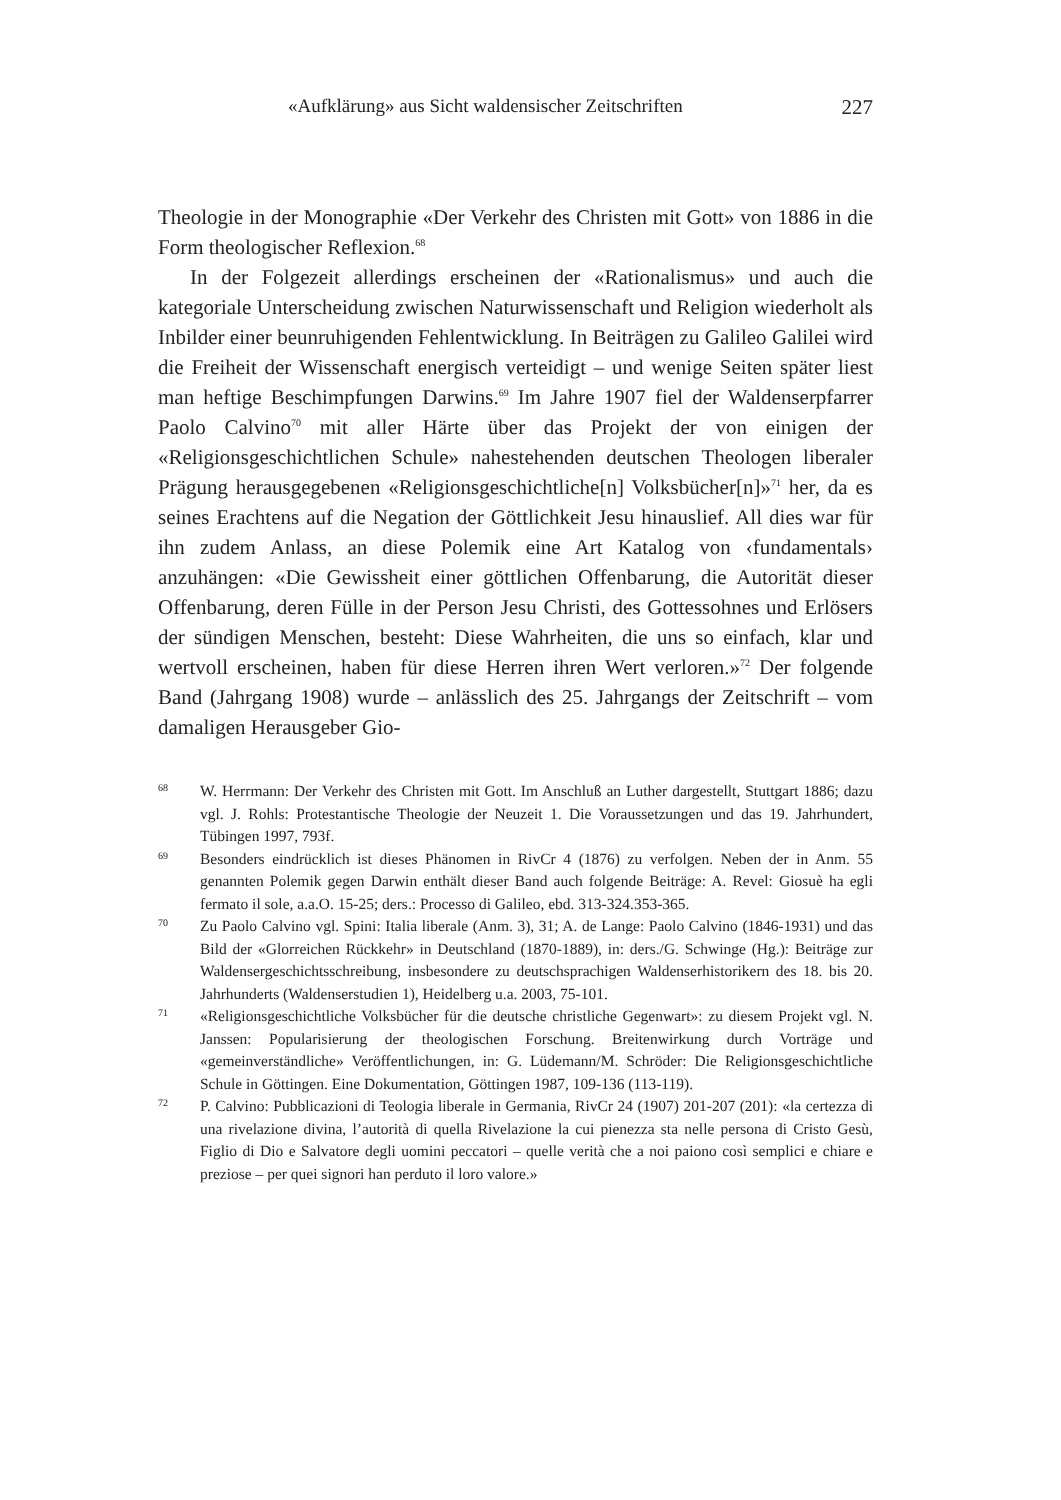«Aufklärung» aus Sicht waldensischer Zeitschriften 227
Theologie in der Monographie «Der Verkehr des Christen mit Gott» von 1886 in die Form theologischer Reflexion.<sup>68</sup>
In der Folgezeit allerdings erscheinen der «Rationalismus» und auch die kategoriale Unterscheidung zwischen Naturwissenschaft und Religion wiederholt als Inbilder einer beunruhigenden Fehlentwicklung. In Beiträgen zu Galileo Galilei wird die Freiheit der Wissenschaft energisch verteidigt – und wenige Seiten später liest man heftige Beschimpfungen Darwins.<sup>69</sup> Im Jahre 1907 fiel der Waldenserpfarrer Paolo Calvino<sup>70</sup> mit aller Härte über das Projekt der von einigen der «Religionsgeschichtlichen Schule» nahestehenden deutschen Theologen liberaler Prägung herausgegebenen «Religionsgeschichtliche[n] Volksbücher[n]»<sup>71</sup> her, da es seines Erachtens auf die Negation der Göttlichkeit Jesu hinauslief. All dies war für ihn zudem Anlass, an diese Polemik eine Art Katalog von ‹fundamentals› anzuhängen: «Die Gewissheit einer göttlichen Offenbarung, die Autorität dieser Offenbarung, deren Fülle in der Person Jesu Christi, des Gottessohnes und Erlösers der sündigen Menschen, besteht: Diese Wahrheiten, die uns so einfach, klar und wertvoll erscheinen, haben für diese Herren ihren Wert verloren.»<sup>72</sup> Der folgende Band (Jahrgang 1908) wurde – anlässlich des 25. Jahrgangs der Zeitschrift – vom damaligen Herausgeber Gio-
68 W. Herrmann: Der Verkehr des Christen mit Gott. Im Anschluß an Luther dargestellt, Stuttgart 1886; dazu vgl. J. Rohls: Protestantische Theologie der Neuzeit 1. Die Voraussetzungen und das 19. Jahrhundert, Tübingen 1997, 793f.
69 Besonders eindrücklich ist dieses Phänomen in RivCr 4 (1876) zu verfolgen. Neben der in Anm. 55 genannten Polemik gegen Darwin enthält dieser Band auch folgende Beiträge: A. Revel: Giosuè ha egli fermato il sole, a.a.O. 15-25; ders.: Processo di Galileo, ebd. 313-324.353-365.
70 Zu Paolo Calvino vgl. Spini: Italia liberale (Anm. 3), 31; A. de Lange: Paolo Calvino (1846-1931) und das Bild der «Glorreichen Rückkehr» in Deutschland (1870-1889), in: ders./G. Schwinge (Hg.): Beiträge zur Waldensergeschichtsschreibung, insbesondere zu deutschsprachigen Waldenserhistorikern des 18. bis 20. Jahrhunderts (Waldenserstudien 1), Heidelberg u.a. 2003, 75-101.
71 «Religionsgeschichtliche Volksbücher für die deutsche christliche Gegenwart»: zu diesem Projekt vgl. N. Janssen: Popularisierung der theologischen Forschung. Breitenwirkung durch Vorträge und «gemeinverständliche» Veröffentlichungen, in: G. Lüdemann/M. Schröder: Die Religionsgeschichtliche Schule in Göttingen. Eine Dokumentation, Göttingen 1987, 109-136 (113-119).
72 P. Calvino: Pubblicazioni di Teologia liberale in Germania, RivCr 24 (1907) 201-207 (201): «la certezza di una rivelazione divina, l’autorità di quella Rivelazione la cui pienezza sta nelle persona di Cristo Gesù, Figlio di Dio e Salvatore degli uomini peccatori – quelle verità che a noi paiono così semplici e chiare e preziose – per quei signori han perduto il loro valore.»